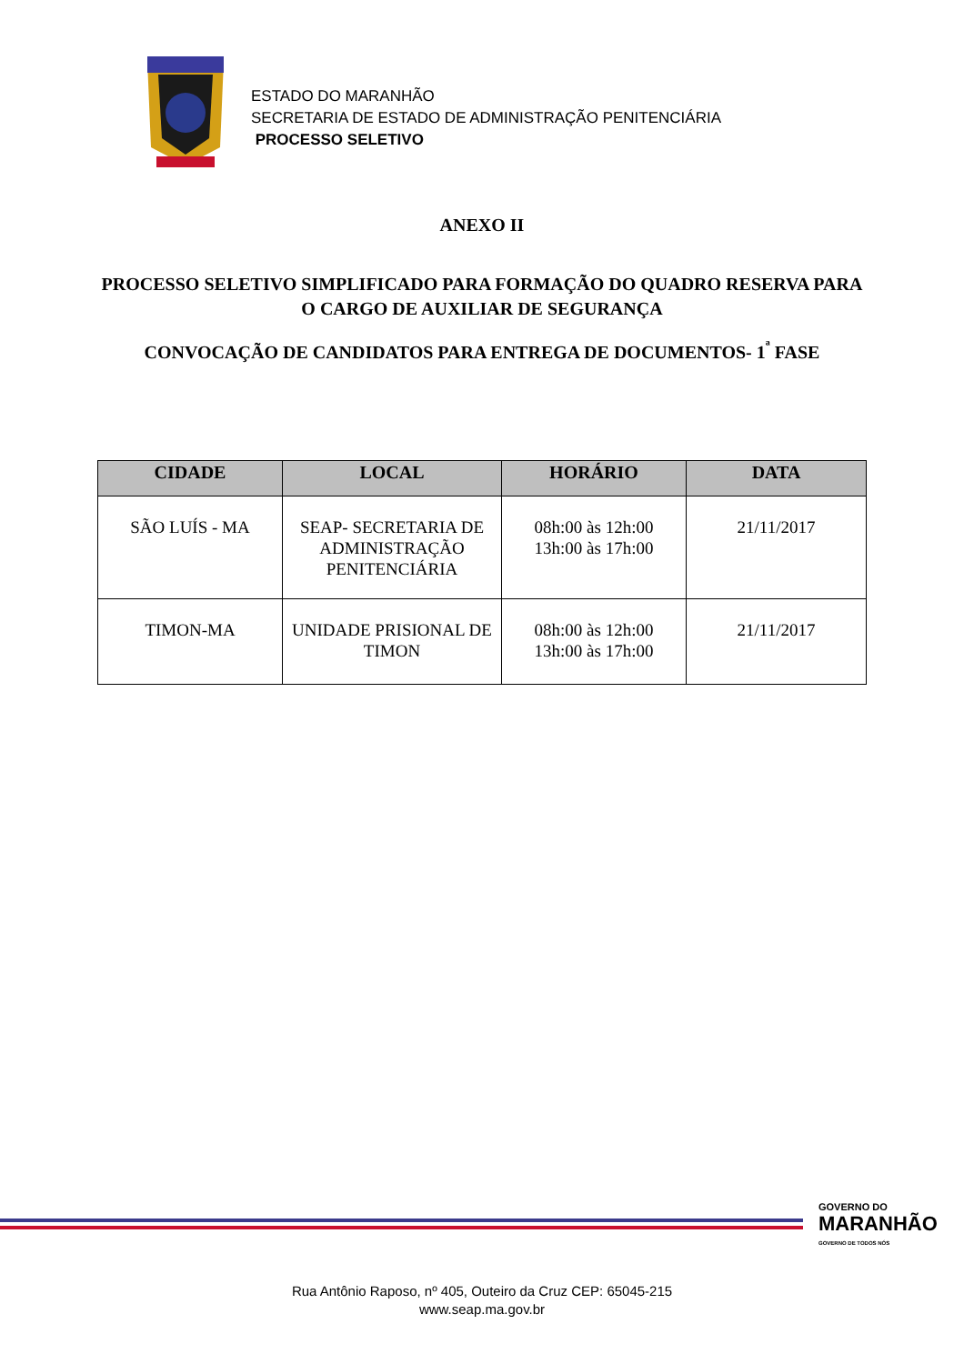ESTADO DO MARANHÃO
SECRETARIA DE ESTADO DE ADMINISTRAÇÃO PENITENCIÁRIA
PROCESSO SELETIVO
ANEXO II
PROCESSO SELETIVO SIMPLIFICADO PARA FORMAÇÃO DO QUADRO RESERVA PARA O CARGO DE AUXILIAR DE SEGURANÇA
CONVOCAÇÃO DE CANDIDATOS PARA ENTREGA DE DOCUMENTOS- 1<sup>ª</sup> FASE
| CIDADE | LOCAL | HORÁRIO | DATA |
| --- | --- | --- | --- |
| SÃO LUÍS - MA | SEAP- SECRETARIA DE ADMINISTRAÇÃO PENITENCIÁRIA | 08h:00 às 12h:00 13h:00 às 17h:00 | 21/11/2017 |
| TIMON-MA | UNIDADE PRISIONAL DE TIMON | 08h:00 às 12h:00 13h:00 às 17h:00 | 21/11/2017 |
GOVERNO DO
MARANHÃO
GOVERNO DE TODOS NÓS
Rua Antônio Raposo, nº 405, Outeiro da Cruz CEP: 65045-215
www.seap.ma.gov.br